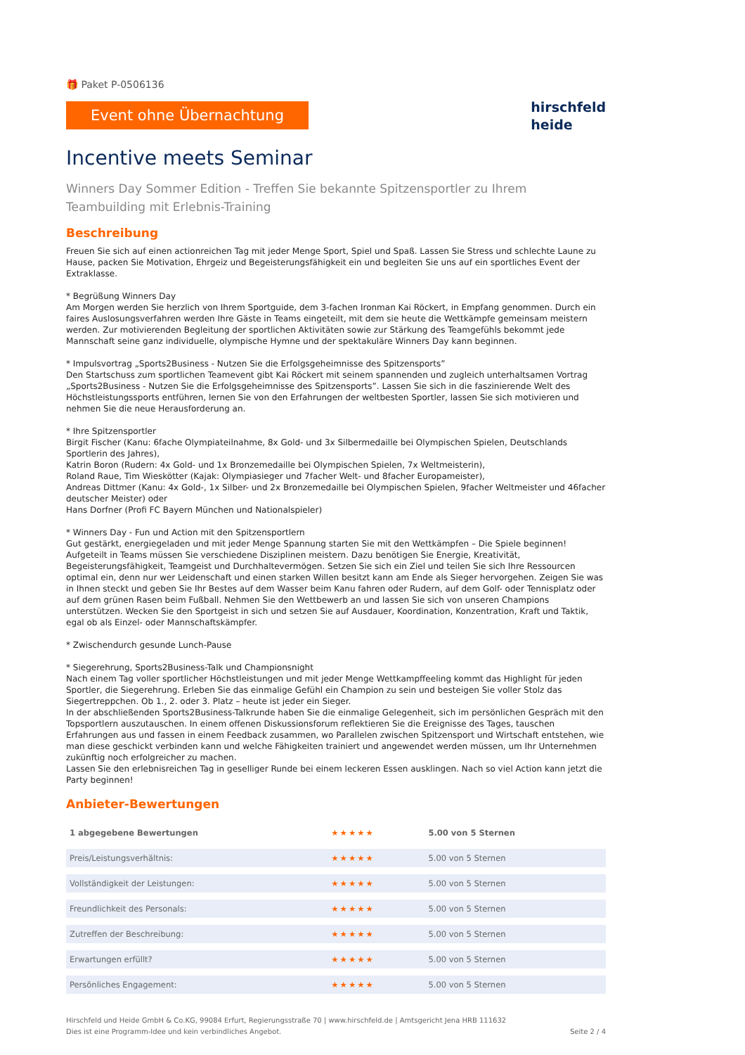🎁 Paket P-0506136
Event ohne Übernachtung
hirschfeld
heide
Incentive meets Seminar
Winners Day Sommer Edition - Treffen Sie bekannte Spitzensportler zu Ihrem Teambuilding mit Erlebnis-Training
Beschreibung
Freuen Sie sich auf einen actionreichen Tag mit jeder Menge Sport, Spiel und Spaß. Lassen Sie Stress und schlechte Laune zu Hause, packen Sie Motivation, Ehrgeiz und Begeisterungsfähigkeit ein und begleiten Sie uns auf ein sportliches Event der Extraklasse.
* Begrüßung Winners Day
Am Morgen werden Sie herzlich von Ihrem Sportguide, dem 3-fachen Ironman Kai Röckert, in Empfang genommen. Durch ein faires Auslosungsverfahren werden Ihre Gäste in Teams eingeteilt, mit dem sie heute die Wettkämpfe gemeinsam meistern werden. Zur motivierenden Begleitung der sportlichen Aktivitäten sowie zur Stärkung des Teamgefühls bekommt jede Mannschaft seine ganz individuelle, olympische Hymne und der spektakuläre Winners Day kann beginnen.
* Impulsvortrag „Sports2Business - Nutzen Sie die Erfolgsgeheimnisse des Spitzensports”
Den Startschuss zum sportlichen Teamevent gibt Kai Röckert mit seinem spannenden und zugleich unterhaltsamen Vortrag „Sports2Business - Nutzen Sie die Erfolgsgeheimnisse des Spitzensports”. Lassen Sie sich in die faszinierende Welt des Höchstleistungssports entführen, lernen Sie von den Erfahrungen der weltbesten Sportler, lassen Sie sich motivieren und nehmen Sie die neue Herausforderung an.
* Ihre Spitzensportler
Birgit Fischer (Kanu: 6fache Olympiateilnahme, 8x Gold- und 3x Silbermedaille bei Olympischen Spielen, Deutschlands Sportlerin des Jahres),
Katrin Boron (Rudern: 4x Gold- und 1x Bronzemedaille bei Olympischen Spielen, 7x Weltmeisterin),
Roland Raue, Tim Wieskötter (Kajak: Olympiasieger und 7facher Welt- und 8facher Europameister),
Andreas Dittmer (Kanu: 4x Gold-, 1x Silber- und 2x Bronzemedaille bei Olympischen Spielen, 9facher Weltmeister und 46facher deutscher Meister) oder
Hans Dorfner (Profi FC Bayern München und Nationalspieler)
* Winners Day - Fun und Action mit den Spitzensportlern
Gut gestärkt, energiegeladen und mit jeder Menge Spannung starten Sie mit den Wettkämpfen – Die Spiele beginnen! Aufgeteilt in Teams müssen Sie verschiedene Disziplinen meistern. Dazu benötigen Sie Energie, Kreativität, Begeisterungsfähigkeit, Teamgeist und Durchhaltevermögen. Setzen Sie sich ein Ziel und teilen Sie sich Ihre Ressourcen optimal ein, denn nur wer Leidenschaft und einen starken Willen besitzt kann am Ende als Sieger hervorgehen. Zeigen Sie was in Ihnen steckt und geben Sie Ihr Bestes auf dem Wasser beim Kanu fahren oder Rudern, auf dem Golf- oder Tennisplatz oder auf dem grünen Rasen beim Fußball. Nehmen Sie den Wettbewerb an und lassen Sie sich von unseren Champions unterstützen. Wecken Sie den Sportgeist in sich und setzen Sie auf Ausdauer, Koordination, Konzentration, Kraft und Taktik, egal ob als Einzel- oder Mannschaftskämpfer.
* Zwischendurch gesunde Lunch-Pause
* Siegerehrung, Sports2Business-Talk und Championsnight
Nach einem Tag voller sportlicher Höchstleistungen und mit jeder Menge Wettkampffeeling kommt das Highlight für jeden Sportler, die Siegerehrung. Erleben Sie das einmalige Gefühl ein Champion zu sein und besteigen Sie voller Stolz das Siegertreppchen. Ob 1., 2. oder 3. Platz – heute ist jeder ein Sieger.
In der abschließenden Sports2Business-Talkrunde haben Sie die einmalige Gelegenheit, sich im persönlichen Gespräch mit den Topsportlern auszutauschen. In einem offenen Diskussionsforum reflektieren Sie die Ereignisse des Tages, tauschen Erfahrungen aus und fassen in einem Feedback zusammen, wo Parallelen zwischen Spitzensport und Wirtschaft entstehen, wie man diese geschickt verbinden kann und welche Fähigkeiten trainiert und angewendet werden müssen, um Ihr Unternehmen zukünftig noch erfolgreicher zu machen.
Lassen Sie den erlebnisreichen Tag in geselliger Runde bei einem leckeren Essen ausklingen. Nach so viel Action kann jetzt die Party beginnen!
Anbieter-Bewertungen
| 1 abgegebene Bewertungen | ★★★★★ | 5.00 von 5 Sternen |
| Preis/Leistungsverhältnis: | ★★★★★ | 5.00 von 5 Sternen |
| Vollständigkeit der Leistungen: | ★★★★★ | 5.00 von 5 Sternen |
| Freundlichkeit des Personals: | ★★★★★ | 5.00 von 5 Sternen |
| Zutreffen der Beschreibung: | ★★★★★ | 5.00 von 5 Sternen |
| Erwartungen erfüllt? | ★★★★★ | 5.00 von 5 Sternen |
| Persönliches Engagement: | ★★★★★ | 5.00 von 5 Sternen |
Hirschfeld und Heide GmbH & Co.KG, 99084 Erfurt, Regierungsstraße 70 | www.hirschfeld.de | Amtsgericht Jena HRB 111632
Dies ist eine Programm-Idee und kein verbindliches Angebot.
Seite 2 / 4